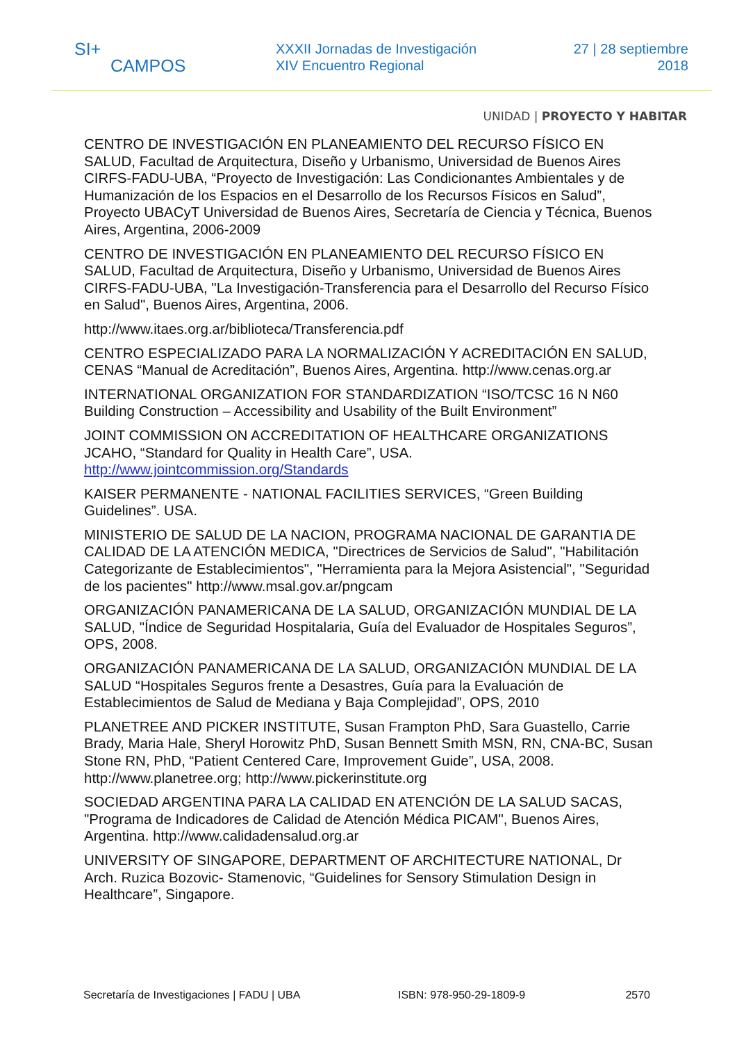SI+
CAMPOS
XXXII Jornadas de Investigación
XIV Encuentro Regional
27 | 28 septiembre
2018
UNIDAD | PROYECTO Y HABITAR
CENTRO DE INVESTIGACIÓN EN PLANEAMIENTO DEL RECURSO FÍSICO EN SALUD, Facultad de Arquitectura, Diseño y Urbanismo, Universidad de Buenos Aires CIRFS-FADU-UBA, “Proyecto de Investigación: Las Condicionantes Ambientales y de Humanización de los Espacios en el Desarrollo de los Recursos Físicos en Salud”, Proyecto UBACyT Universidad de Buenos Aires, Secretaría de Ciencia y Técnica, Buenos Aires, Argentina, 2006-2009
CENTRO DE INVESTIGACIÓN EN PLANEAMIENTO DEL RECURSO FÍSICO EN SALUD, Facultad de Arquitectura, Diseño y Urbanismo, Universidad de Buenos Aires CIRFS-FADU-UBA, "La Investigación-Transferencia para el Desarrollo del Recurso Físico en Salud", Buenos Aires, Argentina, 2006.
http://www.itaes.org.ar/biblioteca/Transferencia.pdf
CENTRO ESPECIALIZADO PARA LA NORMALIZACIÓN Y ACREDITACIÓN EN SALUD, CENAS “Manual de Acreditación”, Buenos Aires, Argentina. http://www.cenas.org.ar
INTERNATIONAL ORGANIZATION FOR STANDARDIZATION “ISO/TCSC 16 N N60 Building Construction – Accessibility and Usability of the Built Environment”
JOINT COMMISSION ON ACCREDITATION OF HEALTHCARE ORGANIZATIONS JCAHO, “Standard for Quality in Health Care”, USA. http://www.jointcommission.org/Standards
KAISER PERMANENTE - NATIONAL FACILITIES SERVICES, “Green Building Guidelines”. USA.
MINISTERIO DE SALUD DE LA NACION, PROGRAMA NACIONAL DE GARANTIA DE CALIDAD DE LA ATENCIÓN MEDICA, "Directrices de Servicios de Salud", "Habilitación Categorizante de Establecimientos", "Herramienta para la Mejora Asistencial", "Seguridad de los pacientes" http://www.msal.gov.ar/pngcam
ORGANIZACIÓN PANAMERICANA DE LA SALUD, ORGANIZACIÓN MUNDIAL DE LA SALUD, "Índice de Seguridad Hospitalaria, Guía del Evaluador de Hospitales Seguros”, OPS, 2008.
ORGANIZACIÓN PANAMERICANA DE LA SALUD, ORGANIZACIÓN MUNDIAL DE LA SALUD “Hospitales Seguros frente a Desastres, Guía para la Evaluación de Establecimientos de Salud de Mediana y Baja Complejidad”, OPS, 2010
PLANETREE AND PICKER INSTITUTE, Susan Frampton PhD, Sara Guastello, Carrie Brady, Maria Hale, Sheryl Horowitz PhD, Susan Bennett Smith MSN, RN, CNA-BC, Susan Stone RN, PhD, “Patient Centered Care, Improvement Guide”, USA, 2008. http://www.planetree.org; http://www.pickerinstitute.org
SOCIEDAD ARGENTINA PARA LA CALIDAD EN ATENCIÓN DE LA SALUD SACAS, "Programa de Indicadores de Calidad de Atención Médica PICAM", Buenos Aires, Argentina. http://www.calidadensalud.org.ar
UNIVERSITY OF SINGAPORE, DEPARTMENT OF ARCHITECTURE NATIONAL, Dr Arch. Ruzica Bozovic- Stamenovic, “Guidelines for Sensory Stimulation Design in Healthcare”, Singapore.
Secretaría de Investigaciones | FADU | UBA ISBN: 978-950-29-1809-9 2570